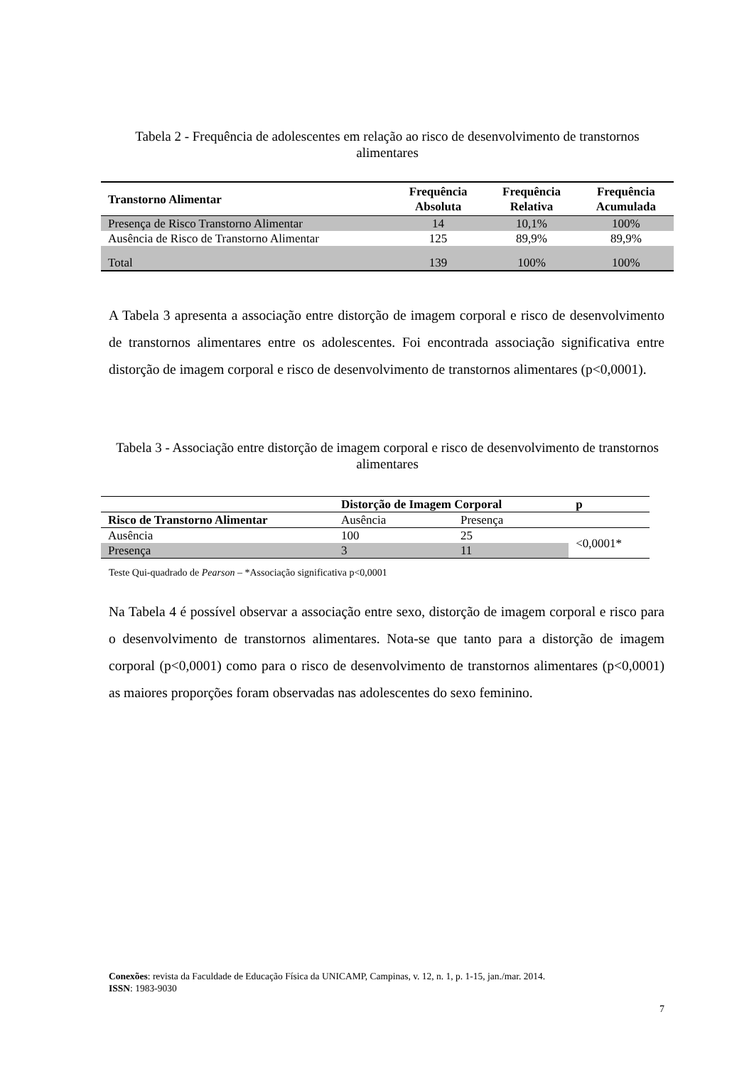Tabela 2 - Frequência de adolescentes em relação ao risco de desenvolvimento de transtornos alimentares
| Transtorno Alimentar | Frequência Absoluta | Frequência Relativa | Frequência Acumulada |
| --- | --- | --- | --- |
| Presença de Risco Transtorno Alimentar | 14 | 10,1% | 100% |
| Ausência de Risco de Transtorno Alimentar | 125 | 89,9% | 89,9% |
| Total | 139 | 100% | 100% |
A Tabela 3 apresenta a associação entre distorção de imagem corporal e risco de desenvolvimento de transtornos alimentares entre os adolescentes. Foi encontrada associação significativa entre distorção de imagem corporal e risco de desenvolvimento de transtornos alimentares (p<0,0001).
Tabela 3 - Associação entre distorção de imagem corporal e risco de desenvolvimento de transtornos alimentares
| | Distorção de Imagem Corporal | | p |
| --- | --- | --- | --- |
| Risco de Transtorno Alimentar | Ausência | Presença | |
| Ausência | 100 | 25 | <0,0001* |
| Presença | 3 | 11 | |
Teste Qui-quadrado de Pearson – *Associação significativa p<0,0001
Na Tabela 4 é possível observar a associação entre sexo, distorção de imagem corporal e risco para o desenvolvimento de transtornos alimentares. Nota-se que tanto para a distorção de imagem corporal (p<0,0001) como para o risco de desenvolvimento de transtornos alimentares (p<0,0001) as maiores proporções foram observadas nas adolescentes do sexo feminino.
Conexões: revista da Faculdade de Educação Física da UNICAMP, Campinas, v. 12, n. 1, p. 1-15, jan./mar. 2014.
ISSN: 1983-9030
7